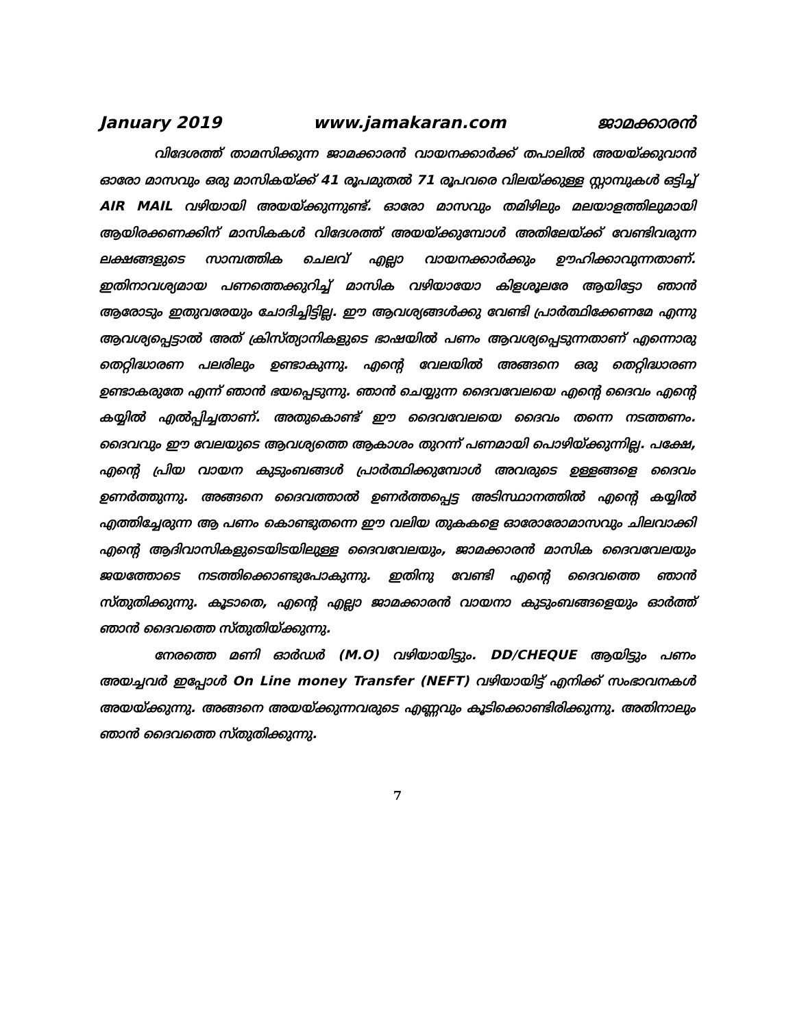January 2019 www.jamakaran.com ജാമക്കാരൻ
വിദേശത്ത് താമസിക്കുന്ന ജാമക്കാരൻ വായനക്കാർക്ക് തപാലിൽ അയയ്ക്കുവാൻ ഓരോ മാസവും ഒരു മാസികയ്ക്ക് 41 രൂപമുതൽ 71 രൂപവരെ വിലയ്ക്കുള്ള സ്റ്റാമ്പുകൾ ഒട്ടിച്ച് AIR MAIL വഴിയായി അയയ്ക്കുന്നുണ്ട്. ഓരോ മാസവും തമിഴിലും മലയാളത്തിലുമായി ആയിരക്കണക്കിന് മാസികകൾ വിദേശത്ത് അയയ്ക്കുമ്പോൾ അതിലേയ്ക്ക് വേണ്ടിവരുന്ന ലക്ഷങ്ങളുടെ സാമ്പത്തിക ചെലവ് എല്ലാ വായനക്കാർക്കും ഊഹിക്കാവുന്നതാണ്. ഇതിനാവശ്യമായ പണത്തെക്കുറിച്ച് മാസിക വഴിയായോ കിളശൂലരേ ആയിട്ടോ ഞാൻ ആരോടും ഇതുവരേയും ചോദിച്ചിട്ടില്ല. ഈ ആവശ്യങ്ങൾക്കു വേണ്ടി പ്രാർത്ഥിക്കേണമേ എന്നു ആവശ്യപ്പെട്ടാൽ അത് ക്രിസ്ത്യാനികളുടെ ഭാഷയിൽ പണം ആവശ്യപ്പെടുന്നതാണ് എന്നൊരു തെറ്റിദ്ധാരണ പലരിലും ഉണ്ടാകുന്നു. എന്റെ വേലയിൽ അങ്ങനെ ഒരു തെറ്റിദ്ധാരണ ഉണ്ടാകരുതേ എന്ന് ഞാൻ ഭയപ്പെടുന്നു. ഞാൻ ചെയ്യുന്ന ദൈവവേലയെ എന്റെ ദൈവം എന്റെ കയ്യിൽ എൽപ്പിച്ചതാണ്. അതുകൊണ്ട് ഈ ദൈവവേലയെ ദൈവം തന്നെ നടത്തണം. ദൈവവും ഈ വേലയുടെ ആവശ്യത്തെ ആകാശം തുറന്ന് പണമായി പൊഴിയ്ക്കുന്നില്ല. പക്ഷേ, എന്റെ പ്രിയ വായന കുടുംബങ്ങൾ പ്രാർത്ഥിക്കുമ്പോൾ അവരുടെ ഉള്ളങ്ങളെ ദൈവം ഉണർത്തുന്നു. അങ്ങനെ ദൈവത്താൽ ഉണർത്തപ്പെട്ട അടിസ്ഥാനത്തിൽ എന്റെ കയ്യിൽ എത്തിച്ചേരുന്ന ആ പണം കൊണ്ടുതന്നെ ഈ വലിയ തുകകളെ ഓരോരോമാസവും ചിലവാക്കി എന്റെ ആദിവാസികളുടെയിടയിലുള്ള ദൈവവേലയും, ജാമക്കാരൻ മാസിക ദൈവവേലയും ജയത്തോടെ നടത്തിക്കൊണ്ടുപോകുന്നു. ഇതിനു വേണ്ടി എന്റെ ദൈവത്തെ ഞാൻ സ്തുതിക്കുന്നു. കൂടാതെ, എന്റെ എല്ലാ ജാമക്കാരൻ വായനാ കുടുംബങ്ങളെയും ഓർത്ത് ഞാൻ ദൈവത്തെ സ്തുതിയ്ക്കുന്നു.
നേരത്തെ മണി ഓർഡർ (M.O) വഴിയായിട്ടും. DD/CHEQUE ആയിട്ടും പണം അയച്ചവർ ഇപ്പോൾ On Line money Transfer (NEFT) വഴിയായിട്ട് എനിക്ക് സംഭാവനകൾ അയയ്ക്കുന്നു. അങ്ങനെ അയയ്ക്കുന്നവരുടെ എണ്ണവും കൂടിക്കൊണ്ടിരിക്കുന്നു. അതിനാലും ഞാൻ ദൈവത്തെ സ്തുതിക്കുന്നു.
7